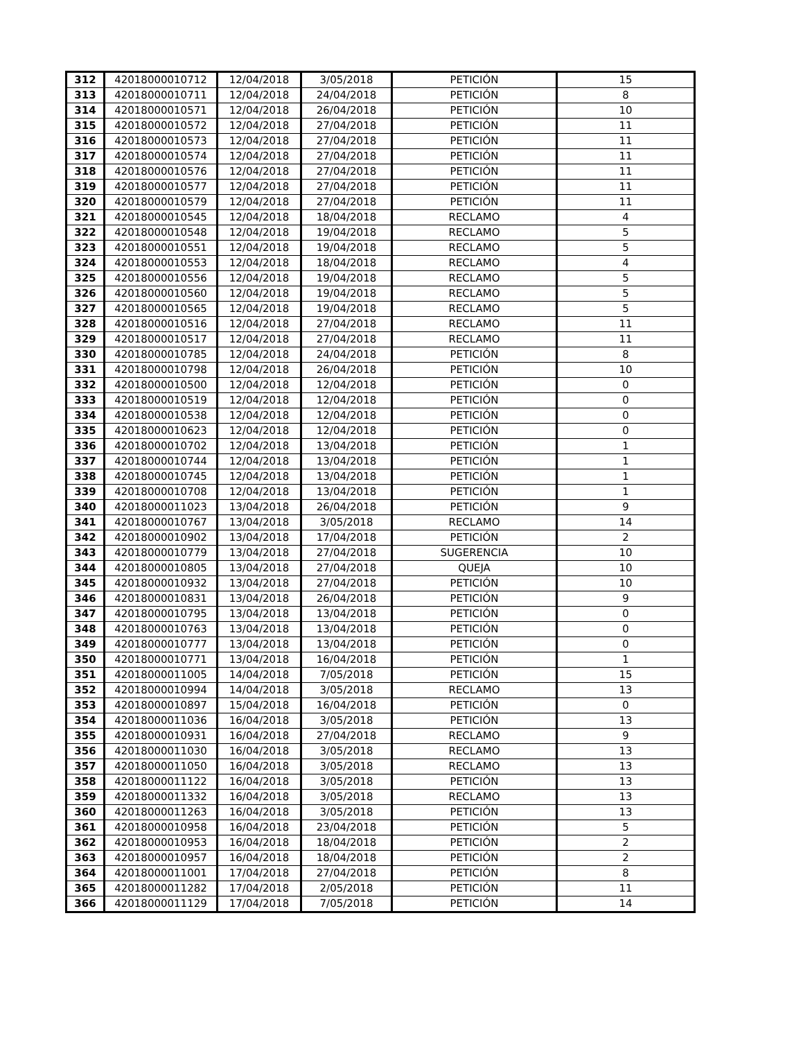| 312 | 42018000010712 | 12/04/2018 | 3/05/2018 | PETICIÓN | 15 |
| 313 | 42018000010711 | 12/04/2018 | 24/04/2018 | PETICIÓN | 8 |
| 314 | 42018000010571 | 12/04/2018 | 26/04/2018 | PETICIÓN | 10 |
| 315 | 42018000010572 | 12/04/2018 | 27/04/2018 | PETICIÓN | 11 |
| 316 | 42018000010573 | 12/04/2018 | 27/04/2018 | PETICIÓN | 11 |
| 317 | 42018000010574 | 12/04/2018 | 27/04/2018 | PETICIÓN | 11 |
| 318 | 42018000010576 | 12/04/2018 | 27/04/2018 | PETICIÓN | 11 |
| 319 | 42018000010577 | 12/04/2018 | 27/04/2018 | PETICIÓN | 11 |
| 320 | 42018000010579 | 12/04/2018 | 27/04/2018 | PETICIÓN | 11 |
| 321 | 42018000010545 | 12/04/2018 | 18/04/2018 | RECLAMO | 4 |
| 322 | 42018000010548 | 12/04/2018 | 19/04/2018 | RECLAMO | 5 |
| 323 | 42018000010551 | 12/04/2018 | 19/04/2018 | RECLAMO | 5 |
| 324 | 42018000010553 | 12/04/2018 | 18/04/2018 | RECLAMO | 4 |
| 325 | 42018000010556 | 12/04/2018 | 19/04/2018 | RECLAMO | 5 |
| 326 | 42018000010560 | 12/04/2018 | 19/04/2018 | RECLAMO | 5 |
| 327 | 42018000010565 | 12/04/2018 | 19/04/2018 | RECLAMO | 5 |
| 328 | 42018000010516 | 12/04/2018 | 27/04/2018 | RECLAMO | 11 |
| 329 | 42018000010517 | 12/04/2018 | 27/04/2018 | RECLAMO | 11 |
| 330 | 42018000010785 | 12/04/2018 | 24/04/2018 | PETICIÓN | 8 |
| 331 | 42018000010798 | 12/04/2018 | 26/04/2018 | PETICIÓN | 10 |
| 332 | 42018000010500 | 12/04/2018 | 12/04/2018 | PETICIÓN | 0 |
| 333 | 42018000010519 | 12/04/2018 | 12/04/2018 | PETICIÓN | 0 |
| 334 | 42018000010538 | 12/04/2018 | 12/04/2018 | PETICIÓN | 0 |
| 335 | 42018000010623 | 12/04/2018 | 12/04/2018 | PETICIÓN | 0 |
| 336 | 42018000010702 | 12/04/2018 | 13/04/2018 | PETICIÓN | 1 |
| 337 | 42018000010744 | 12/04/2018 | 13/04/2018 | PETICIÓN | 1 |
| 338 | 42018000010745 | 12/04/2018 | 13/04/2018 | PETICIÓN | 1 |
| 339 | 42018000010708 | 12/04/2018 | 13/04/2018 | PETICIÓN | 1 |
| 340 | 42018000011023 | 13/04/2018 | 26/04/2018 | PETICIÓN | 9 |
| 341 | 42018000010767 | 13/04/2018 | 3/05/2018 | RECLAMO | 14 |
| 342 | 42018000010902 | 13/04/2018 | 17/04/2018 | PETICIÓN | 2 |
| 343 | 42018000010779 | 13/04/2018 | 27/04/2018 | SUGERENCIA | 10 |
| 344 | 42018000010805 | 13/04/2018 | 27/04/2018 | QUEJA | 10 |
| 345 | 42018000010932 | 13/04/2018 | 27/04/2018 | PETICIÓN | 10 |
| 346 | 42018000010831 | 13/04/2018 | 26/04/2018 | PETICIÓN | 9 |
| 347 | 42018000010795 | 13/04/2018 | 13/04/2018 | PETICIÓN | 0 |
| 348 | 42018000010763 | 13/04/2018 | 13/04/2018 | PETICIÓN | 0 |
| 349 | 42018000010777 | 13/04/2018 | 13/04/2018 | PETICIÓN | 0 |
| 350 | 42018000010771 | 13/04/2018 | 16/04/2018 | PETICIÓN | 1 |
| 351 | 42018000011005 | 14/04/2018 | 7/05/2018 | PETICIÓN | 15 |
| 352 | 42018000010994 | 14/04/2018 | 3/05/2018 | RECLAMO | 13 |
| 353 | 42018000010897 | 15/04/2018 | 16/04/2018 | PETICIÓN | 0 |
| 354 | 42018000011036 | 16/04/2018 | 3/05/2018 | PETICIÓN | 13 |
| 355 | 42018000010931 | 16/04/2018 | 27/04/2018 | RECLAMO | 9 |
| 356 | 42018000011030 | 16/04/2018 | 3/05/2018 | RECLAMO | 13 |
| 357 | 42018000011050 | 16/04/2018 | 3/05/2018 | RECLAMO | 13 |
| 358 | 42018000011122 | 16/04/2018 | 3/05/2018 | PETICIÓN | 13 |
| 359 | 42018000011332 | 16/04/2018 | 3/05/2018 | RECLAMO | 13 |
| 360 | 42018000011263 | 16/04/2018 | 3/05/2018 | PETICIÓN | 13 |
| 361 | 42018000010958 | 16/04/2018 | 23/04/2018 | PETICIÓN | 5 |
| 362 | 42018000010953 | 16/04/2018 | 18/04/2018 | PETICIÓN | 2 |
| 363 | 42018000010957 | 16/04/2018 | 18/04/2018 | PETICIÓN | 2 |
| 364 | 42018000011001 | 17/04/2018 | 27/04/2018 | PETICIÓN | 8 |
| 365 | 42018000011282 | 17/04/2018 | 2/05/2018 | PETICIÓN | 11 |
| 366 | 42018000011129 | 17/04/2018 | 7/05/2018 | PETICIÓN | 14 |